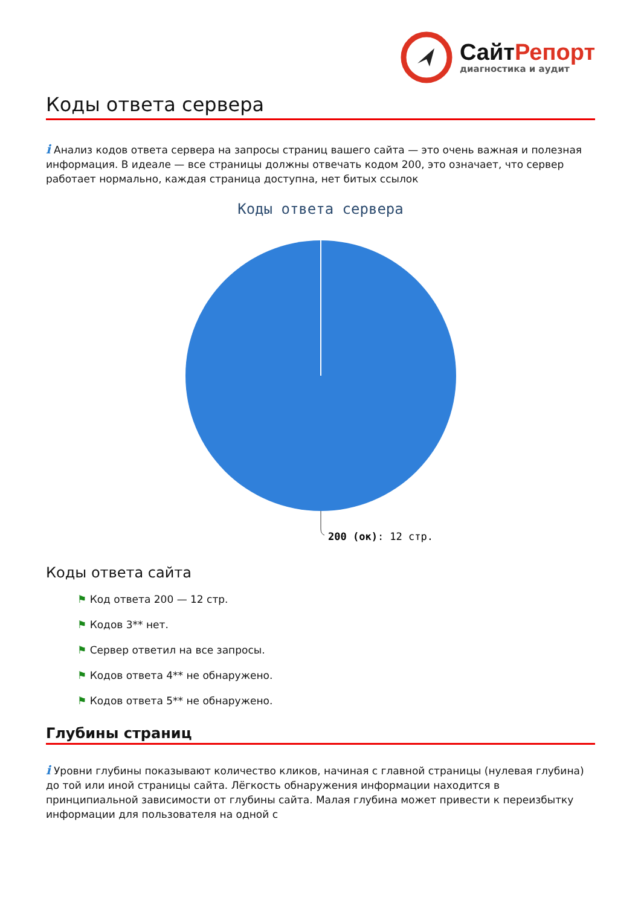СайтРепорт
диагностика и аудит
Коды ответа сервера
i Анализ кодов ответа сервера на запросы страниц вашего сайта — это очень важная и полезная информация. В идеале — все страницы должны отвечать кодом 200, это означает, что сервер работает нормально, каждая страница доступна, нет битых ссылок
Коды ответа сервера
200 (ок): 12 стр.
Коды ответа сайта
⚑ Код ответа 200 — 12 стр.
⚑ Кодов 3** нет.
⚑ Сервер ответил на все запросы.
⚑ Кодов ответа 4** не обнаружено.
⚑ Кодов ответа 5** не обнаружено.
Глубины страниц
i Уровни глубины показывают количество кликов, начиная с главной страницы (нулевая глубина) до той или иной страницы сайта. Лёгкость обнаружения информации находится в принципиальной зависимости от глубины сайта. Малая глубина может привести к переизбытку информации для пользователя на одной с